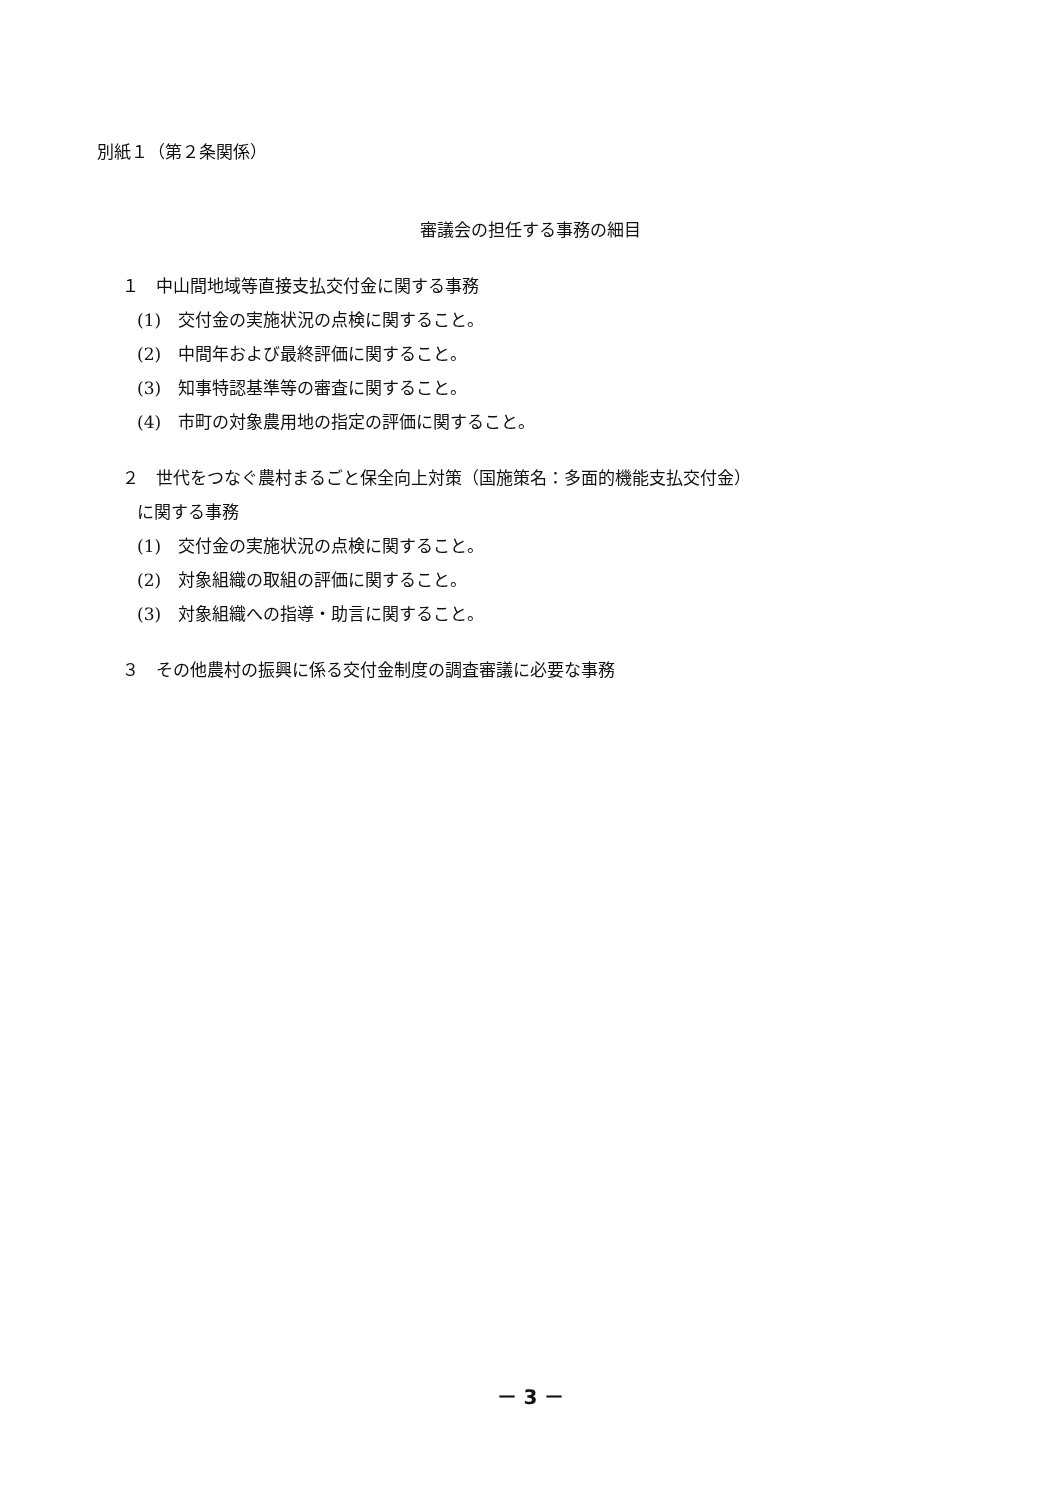別紙１（第２条関係）
審議会の担任する事務の細目
１　中山間地域等直接支払交付金に関する事務
(1)　交付金の実施状況の点検に関すること。
(2)　中間年および最終評価に関すること。
(3)　知事特認基準等の審査に関すること。
(4)　市町の対象農用地の指定の評価に関すること。
２　世代をつなぐ農村まるごと保全向上対策（国施策名：多面的機能支払交付金）
に関する事務
(1)　交付金の実施状況の点検に関すること。
(2)　対象組織の取組の評価に関すること。
(3)　対象組織への指導・助言に関すること。
３　その他農村の振興に係る交付金制度の調査審議に必要な事務
－ 3 －